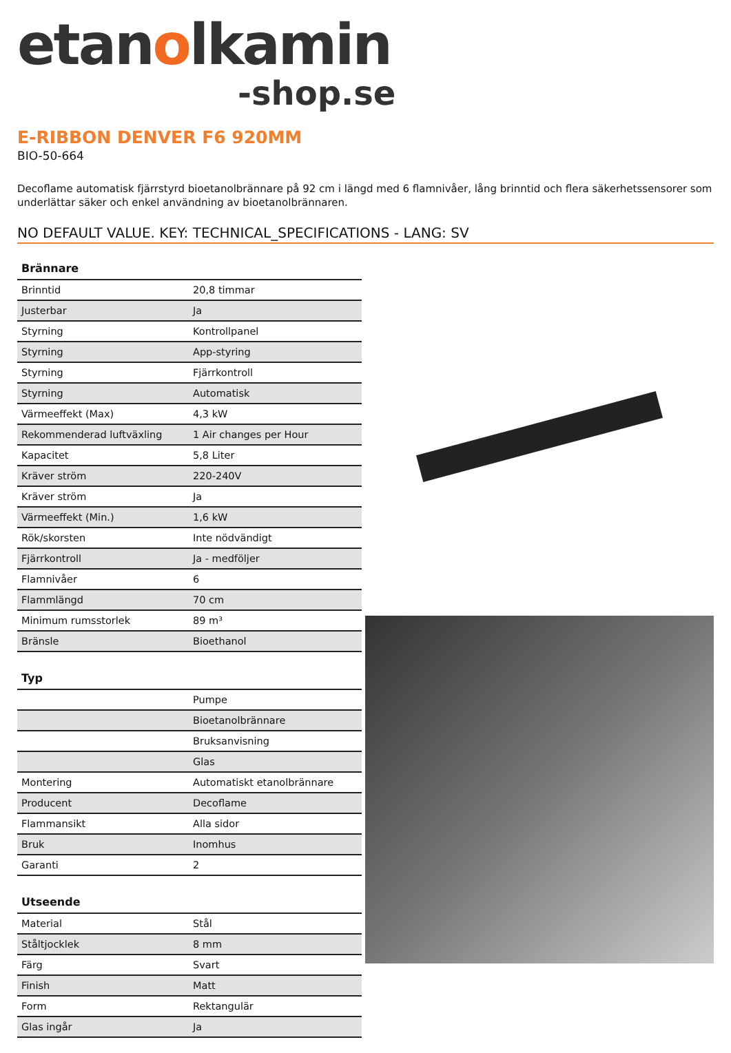etanolkamin
-shop.se
E-RIBBON DENVER F6 920MM
BIO-50-664
Decoflame automatisk fjärrstyrd bioetanolbrännare på 92 cm i längd med 6 flamnivåer, lång brinntid och flera säkerhetssensorer som underlättar säker och enkel användning av bioetanolbrännaren.
NO DEFAULT VALUE. KEY: TECHNICAL_SPECIFICATIONS - LANG: SV
| Brännare | |
| --- | --- |
| Brinntid | 20,8 timmar |
| Justerbar | Ja |
| Styrning | Kontrollpanel |
| Styrning | App-styring |
| Styrning | Fjärrkontroll |
| Styrning | Automatisk |
| Värmeeffekt (Max) | 4,3 kW |
| Rekommenderad luftväxling | 1 Air changes per Hour |
| Kapacitet | 5,8 Liter |
| Kräver ström | 220-240V |
| Kräver ström | Ja |
| Värmeeffekt (Min.) | 1,6 kW |
| Rök/skorsten | Inte nödvändigt |
| Fjärrkontroll | Ja - medföljer |
| Flamnivåer | 6 |
| Flammlängd | 70 cm |
| Minimum rumsstorlek | 89 m³ |
| Bränsle | Bioethanol |
| Typ | |
| --- | --- |
| | Pumpe |
| | Bioetanolbrännare |
| | Bruksanvisning |
| | Glas |
| Montering | Automatiskt etanolbrännare |
| Producent | Decoflame |
| Flammansikt | Alla sidor |
| Bruk | Inomhus |
| Garanti | 2 |
| Utseende | |
| --- | --- |
| Material | Stål |
| Ståltjocklek | 8 mm |
| Färg | Svart |
| Finish | Matt |
| Form | Rektangulär |
| Glas ingår | Ja |